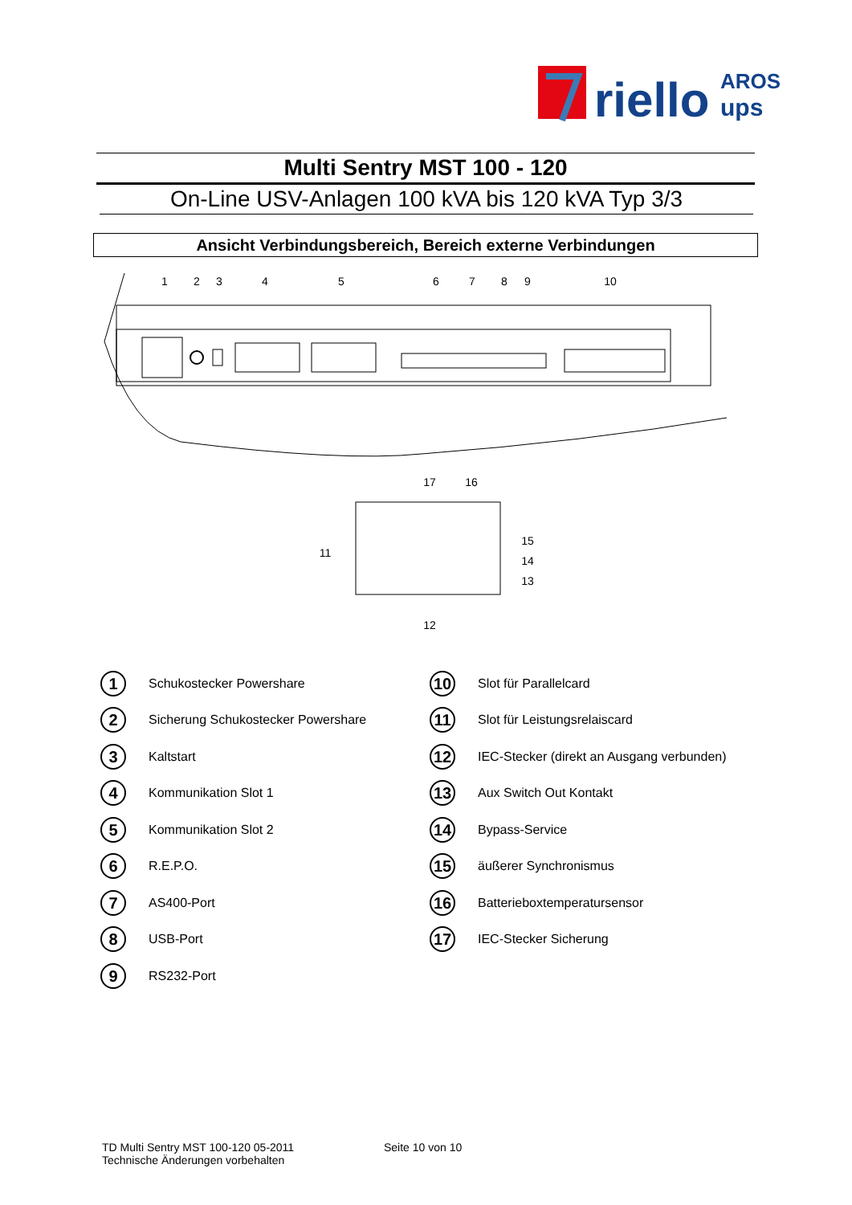riello
AROS
ups
Multi Sentry MST 100 - 120
On-Line USV-Anlagen 100 kVA bis 120 kVA Typ 3/3
Ansicht Verbindungsbereich, Bereich externe Verbindungen
1
2
3
4
5
6
7
8
9
10
17
16
15
14
13
11
12
1 Schukostecker Powershare
2 Sicherung Schukostecker Powershare
3 Kaltstart
4 Kommunikation Slot 1
5 Kommunikation Slot 2
6 R.E.P.O.
7 AS400-Port
8 USB-Port
9 RS232-Port
10 Slot für Parallelcard
11 Slot für Leistungsrelaiscard
12 IEC-Stecker (direkt an Ausgang verbunden)
13 Aux Switch Out Kontakt
14 Bypass-Service
15 äußerer Synchronismus
16 Batterieboxtemperatursensor
17 IEC-Stecker Sicherung
TD Multi Sentry MST 100-120 05-2011
Technische Änderungen vorbehalten
Seite 10 von 10